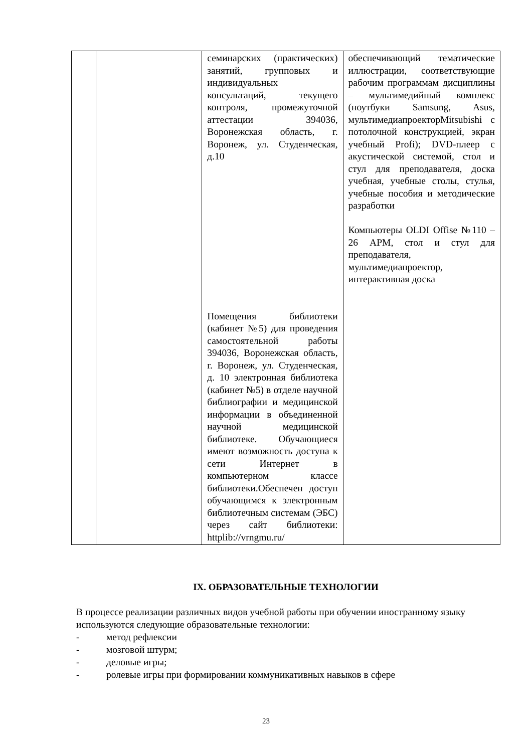| | | семинарских (практических) занятий, групповых и индивидуальных консультаций, текущего контроля, промежуточной аттестации 394036, Воронежская область, г. Воронеж, ул. Студенческая, д.10 Помещения библиотеки (кабинет №5) для проведения самостоятельной работы 394036, Воронежская область, г. Воронеж, ул. Студенческая, д. 10 электронная библиотека (кабинет №5) в отделе научной библиографии и медицинской информации в объединенной научной медицинской библиотеке. Обучающиеся имеют возможность доступа к сети Интернет в компьютерном классе библиотеки.Обеспечен доступ обучающимся к электронным библиотечным системам (ЭБС) через сайт библиотеки: httplib://vrngmu.ru/ | обеспечивающий тематические иллюстрации, соответствующие рабочим программам дисциплины – мультимедийный комплекс (ноутбуки Samsung, Asus, мультимедиапроекторMitsubishi с потолочной конструкцией, экран учебный Profi); DVD-плеер с акустической системой, стол и стул для преподавателя, доска учебная, учебные столы, стулья, учебные пособия и методические разработки Компьютеры OLDI Offise №110 – 26 АРМ, стол и стул для преподавателя, мультимедиапроектор, интерактивная доска |
IX. ОБРАЗОВАТЕЛЬНЫЕ ТЕХНОЛОГИИ
В процессе реализации различных видов учебной работы при обучении иностранному языку используются следующие образовательные технологии:
- метод рефлексии
- мозговой штурм;
- деловые игры;
- ролевые игры при формировании коммуникативных навыков в сфере
23